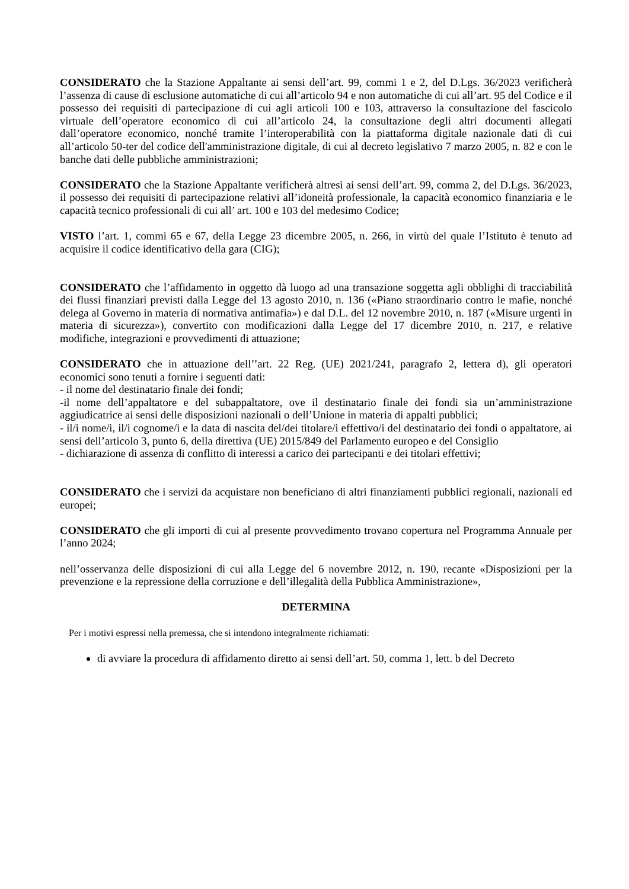CONSIDERATO che la Stazione Appaltante ai sensi dell’art. 99, commi 1 e 2, del D.Lgs. 36/2023 verificherà l’assenza di cause di esclusione automatiche di cui all’articolo 94 e non automatiche di cui all’art. 95 del Codice e il possesso dei requisiti di partecipazione di cui agli articoli 100 e 103, attraverso la consultazione del fascicolo virtuale dell’operatore economico di cui all’articolo 24, la consultazione degli altri documenti allegati dall’operatore economico, nonché tramite l’interoperabilità con la piattaforma digitale nazionale dati di cui all’articolo 50-ter del codice dell'amministrazione digitale, di cui al decreto legislativo 7 marzo 2005, n. 82 e con le banche dati delle pubbliche amministrazioni;
CONSIDERATO che la Stazione Appaltante verificherà altresì ai sensi dell’art. 99, comma 2, del D.Lgs. 36/2023, il possesso dei requisiti di partecipazione relativi all’idoneità professionale, la capacità economico finanziaria e le capacità tecnico professionali di cui all’ art. 100 e 103 del medesimo Codice;
VISTO l’art. 1, commi 65 e 67, della Legge 23 dicembre 2005, n. 266, in virtù del quale l’Istituto è tenuto ad acquisire il codice identificativo della gara (CIG);
CONSIDERATO che l’affidamento in oggetto dà luogo ad una transazione soggetta agli obblighi di tracciabilità dei flussi finanziari previsti dalla Legge del 13 agosto 2010, n. 136 («Piano straordinario contro le mafie, nonché delega al Governo in materia di normativa antimafia») e dal D.L. del 12 novembre 2010, n. 187 («Misure urgenti in materia di sicurezza»), convertito con modificazioni dalla Legge del 17 dicembre 2010, n. 217, e relative modifiche, integrazioni e provvedimenti di attuazione;
CONSIDERATO che in attuazione dell’’art. 22 Reg. (UE) 2021/241, paragrafo 2, lettera d), gli operatori economici sono tenuti a fornire i seguenti dati:
- il nome del destinatario finale dei fondi;
-il nome dell’appaltatore e del subappaltatore, ove il destinatario finale dei fondi sia un’amministrazione aggiudicatrice ai sensi delle disposizioni nazionali o dell’Unione in materia di appalti pubblici;
- il/i nome/i, il/i cognome/i e la data di nascita del/dei titolare/i effettivo/i del destinatario dei fondi o appaltatore, ai sensi dell’articolo 3, punto 6, della direttiva (UE) 2015/849 del Parlamento europeo e del Consiglio
- dichiarazione di assenza di conflitto di interessi a carico dei partecipanti e dei titolari effettivi;
CONSIDERATO che i servizi da acquistare non beneficiano di altri finanziamenti pubblici regionali, nazionali ed europei;
CONSIDERATO che gli importi di cui al presente provvedimento trovano copertura nel Programma Annuale per l’anno 2024;
nell’osservanza delle disposizioni di cui alla Legge del 6 novembre 2012, n. 190, recante «Disposizioni per la prevenzione e la repressione della corruzione e dell’illegalità della Pubblica Amministrazione»,
DETERMINA
Per i motivi espressi nella premessa, che si intendono integralmente richiamati:
di avviare la procedura di affidamento diretto ai sensi dell’art. 50, comma 1, lett. b del Decreto